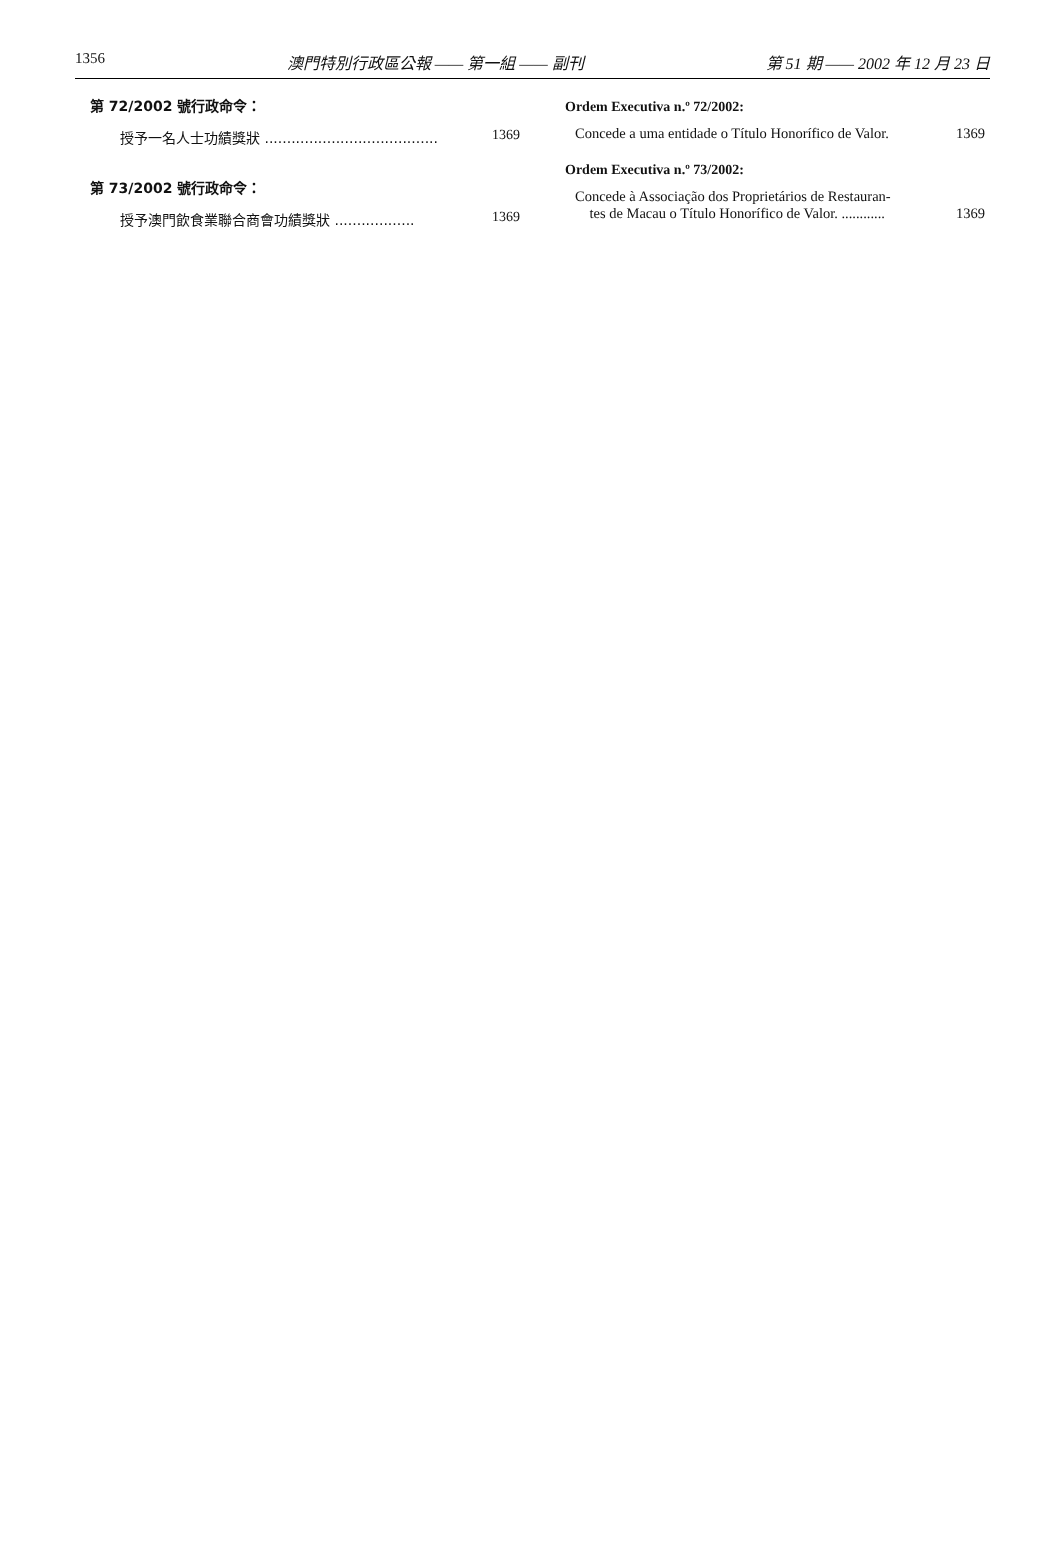1356 澳門特別行政區公報 —— 第一組 —— 副刊 第 51 期 —— 2002 年 12 月 23 日
第 72/2002 號行政命令：
授予一名人士功績獎狀 ....................................... 1369
第 73/2002 號行政命令：
授予澳門飲食業聯合商會功績獎狀 .................. 1369
Ordem Executiva n.º 72/2002:
Concede a uma entidade o Título Honorífico de Valor. 1369
Ordem Executiva n.º 73/2002:
Concede à Associação dos Proprietários de Restauran-
tes de Macau o Título Honorífico de Valor. ............ 1369